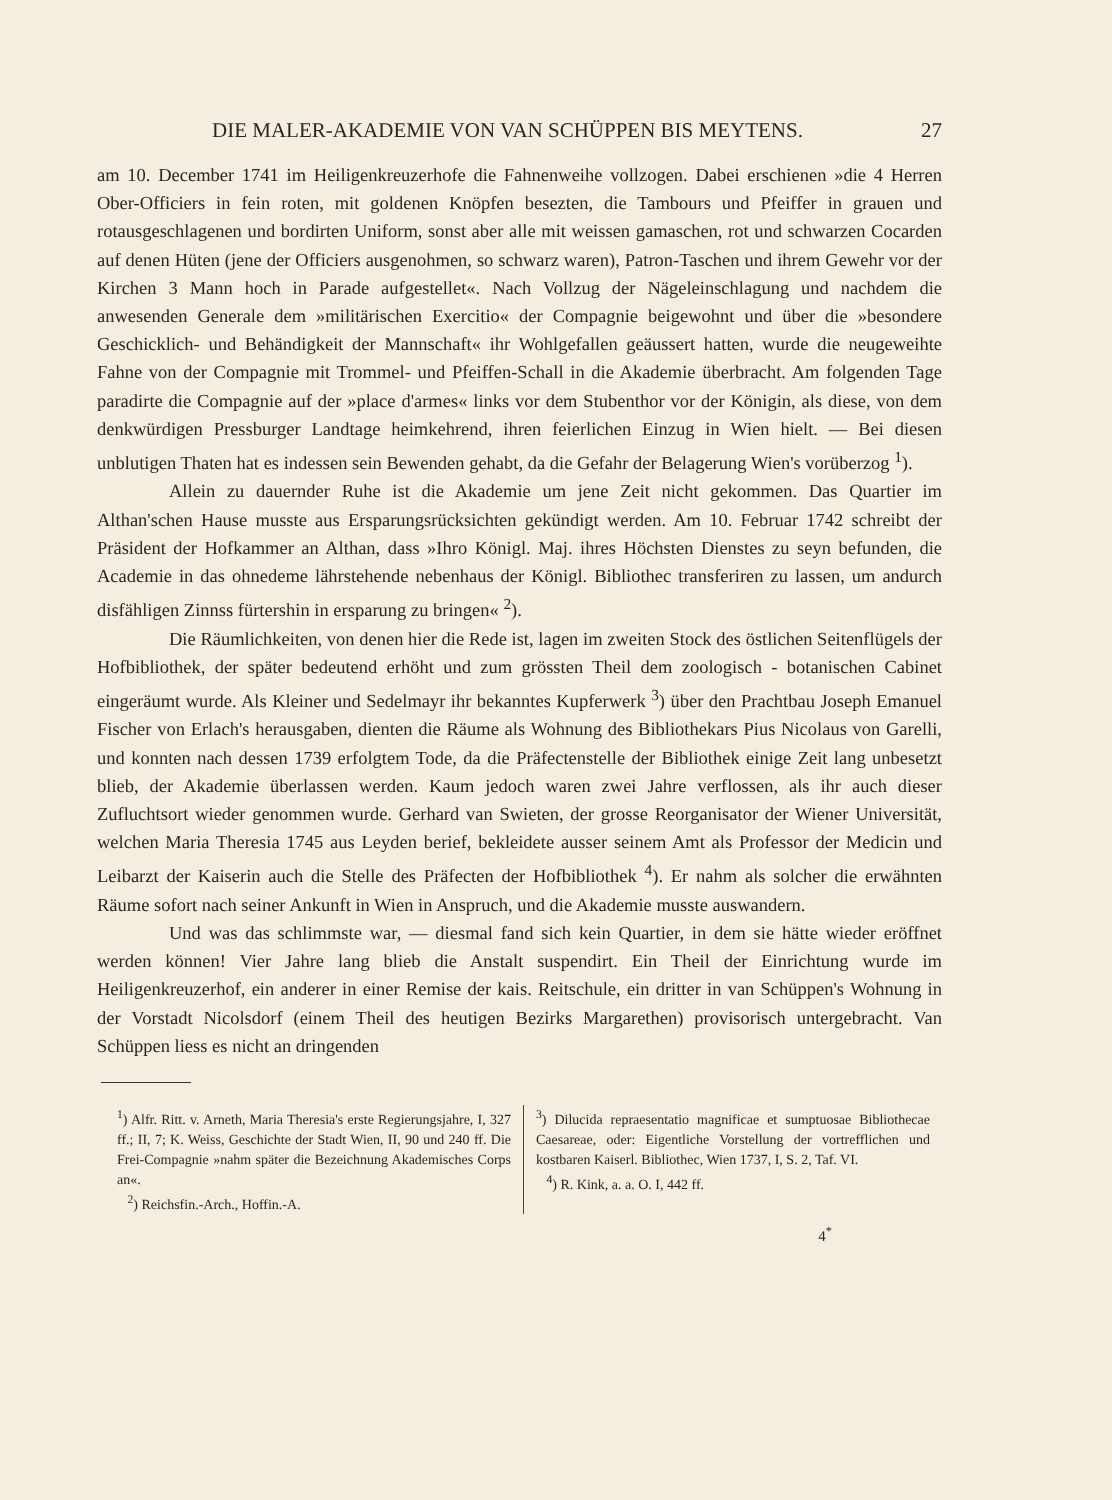DIE MALER-AKADEMIE VON VAN SCHÜPPEN BIS MEYTENS. 27
am 10. December 1741 im Heiligenkreuzerhofe die Fahnenweihe vollzogen. Dabei erschienen »die 4 Herren Ober-Officiers in fein roten, mit goldenen Knöpfen besezten, die Tambours und Pfeiffer in grauen und rotausgeschlagenen und bordirten Uniform, sonst aber alle mit weissen gamaschen, rot und schwarzen Cocarden auf denen Hüten (jene der Officiers ausgenohmen, so schwarz waren), Patron-Taschen und ihrem Gewehr vor der Kirchen 3 Mann hoch in Parade aufgestellet«. Nach Vollzug der Nägeleinschlagung und nachdem die anwesenden Generale dem »militärischen Exercitio« der Compagnie beigewohnt und über die »besondere Geschicklich- und Behändigkeit der Mannschaft« ihr Wohlgefallen geäussert hatten, wurde die neugeweihte Fahne von der Compagnie mit Trommel- und Pfeiffen-Schall in die Akademie überbracht. Am folgenden Tage paradirte die Compagnie auf der »place d'armes« links vor dem Stubenthor vor der Königin, als diese, von dem denkwürdigen Pressburger Landtage heimkehrend, ihren feierlichen Einzug in Wien hielt. — Bei diesen unblutigen Thaten hat es indessen sein Bewenden gehabt, da die Gefahr der Belagerung Wien's vorüberzog <sup>1</sup>).
Allein zu dauernder Ruhe ist die Akademie um jene Zeit nicht gekommen. Das Quartier im Althan'schen Hause musste aus Ersparungsrücksichten gekündigt werden. Am 10. Februar 1742 schreibt der Präsident der Hofkammer an Althan, dass »Ihro Königl. Maj. ihres Höchsten Dienstes zu seyn befunden, die Academie in das ohnedeme lährstehende nebenhaus der Königl. Bibliothec transferiren zu lassen, um andurch disfähligen Zinnss fürtershin in ersparung zu bringen« <sup>2</sup>).
Die Räumlichkeiten, von denen hier die Rede ist, lagen im zweiten Stock des östlichen Seitenflügels der Hofbibliothek, der später bedeutend erhöht und zum grössten Theil dem zoologisch - botanischen Cabinet eingeräumt wurde. Als Kleiner und Sedelmayr ihr bekanntes Kupferwerk <sup>3</sup>) über den Prachtbau Joseph Emanuel Fischer von Erlach's herausgaben, dienten die Räume als Wohnung des Bibliothekars Pius Nicolaus von Garelli, und konnten nach dessen 1739 erfolgtem Tode, da die Präfectenstelle der Bibliothek einige Zeit lang unbesetzt blieb, der Akademie überlassen werden. Kaum jedoch waren zwei Jahre verflossen, als ihr auch dieser Zufluchtsort wieder genommen wurde. Gerhard van Swieten, der grosse Reorganisator der Wiener Universität, welchen Maria Theresia 1745 aus Leyden berief, bekleidete ausser seinem Amt als Professor der Medicin und Leibarzt der Kaiserin auch die Stelle des Präfecten der Hofbibliothek <sup>4</sup>). Er nahm als solcher die erwähnten Räume sofort nach seiner Ankunft in Wien in Anspruch, und die Akademie musste auswandern.
Und was das schlimmste war, — diesmal fand sich kein Quartier, in dem sie hätte wieder eröffnet werden können! Vier Jahre lang blieb die Anstalt suspendirt. Ein Theil der Einrichtung wurde im Heiligenkreuzerhof, ein anderer in einer Remise der kais. Reitschule, ein dritter in van Schüppen's Wohnung in der Vorstadt Nicolsdorf (einem Theil des heutigen Bezirks Margarethen) provisorisch untergebracht. Van Schüppen liess es nicht an dringenden
<sup>1</sup>) Alfr. Ritt. v. Arneth, Maria Theresia's erste Regierungsjahre, I, 327 ff.; II, 7; K. Weiss, Geschichte der Stadt Wien, II, 90 und 240 ff. Die Frei-Compagnie »nahm später die Bezeichnung Akademisches Corps an«.
<sup>2</sup>) Reichsfin.-Arch., Hoffin.-A.
<sup>3</sup>) Dilucida repraesentatio magnificae et sumptuosae Bibliothecae Caesareae, oder: Eigentliche Vorstellung der vortrefflichen und kostbaren Kaiserl. Bibliothec, Wien 1737, I, S. 2, Taf. VI.
<sup>4</sup>) R. Kink, a. a. O. I, 442 ff.
4<sup>*</sup>